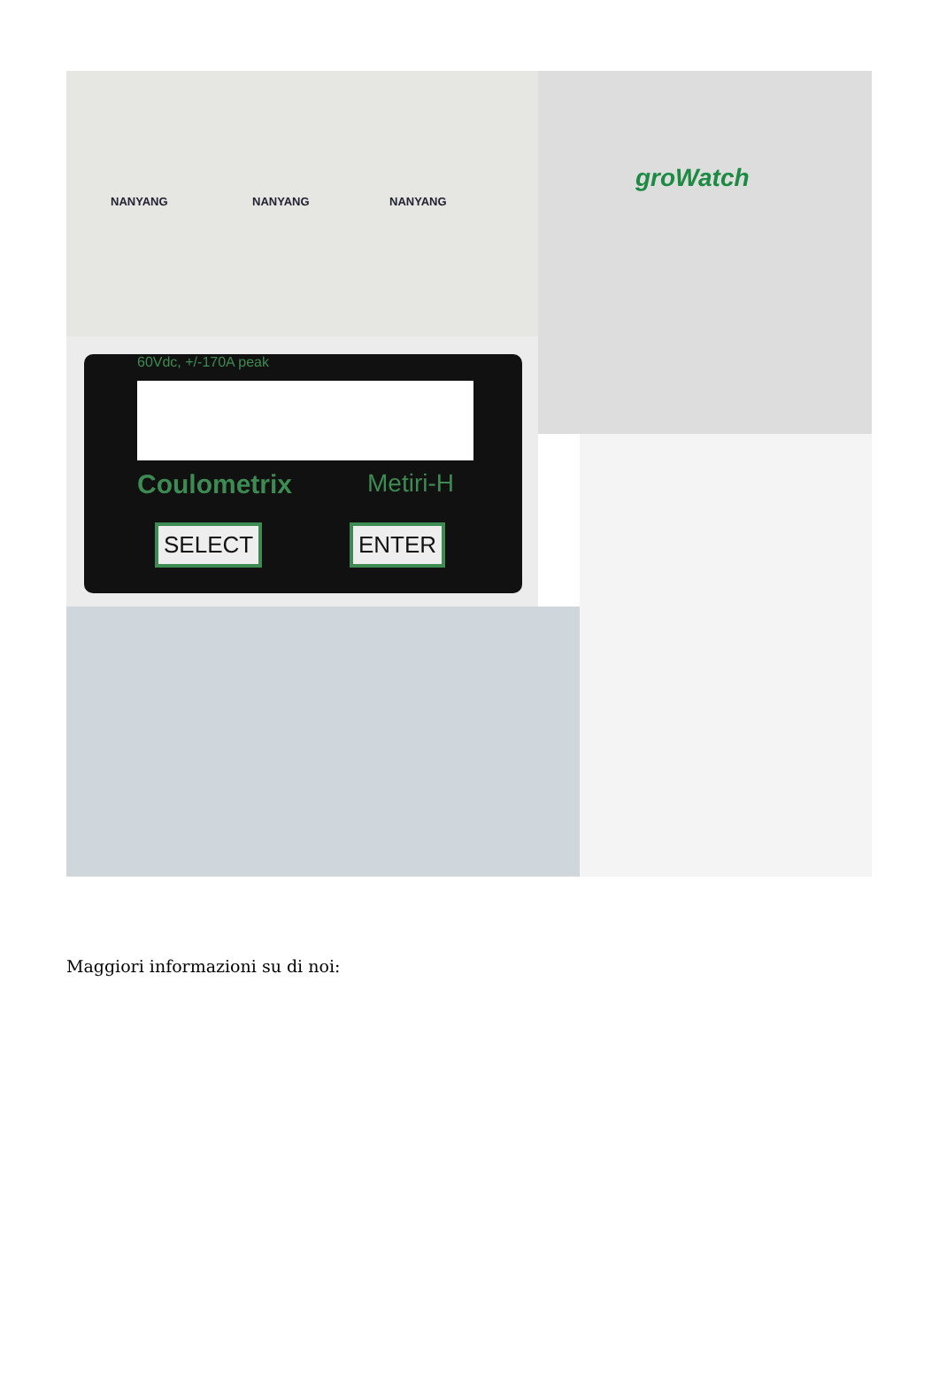NANYANG NANYANG NANYANG groWatch
60Vdc, +/-170A peak
Coulometrix Metiri-H
SELECT ENTER
Maggiori informazioni su di noi: